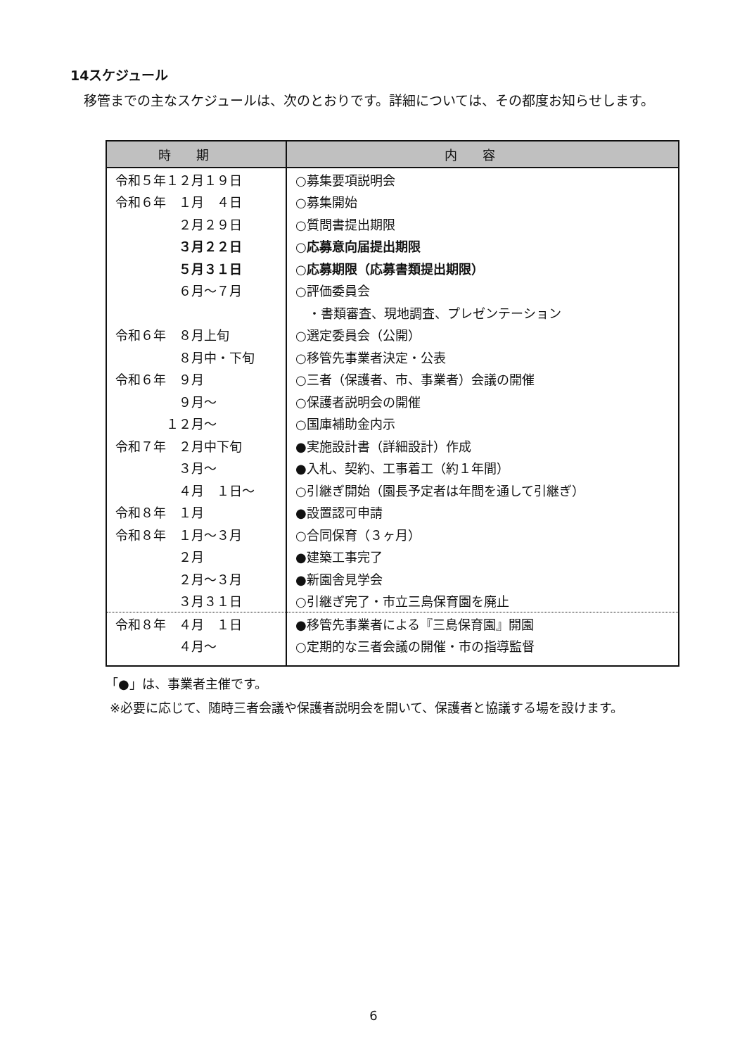14スケジュール
移管までの主なスケジュールは、次のとおりです。詳細については、その都度お知らせします。
| 時期 | 内容 |
| --- | --- |
| 令和５年１２月１９日 | ○募集要項説明会 |
| 令和６年 １月 ４日 | ○募集開始 |
| ２月２９日 | ○質問書提出期限 |
| ３月２２日 | ○応募意向届提出期限 |
| ５月３１日 | ○応募期限（応募書類提出期限） |
| ６月～７月 | ○評価委員会 |
| | ・書類審査、現地調査、プレゼンテーション |
| 令和６年 ８月上旬 | ○選定委員会（公開） |
| ８月中・下旬 | ○移管先事業者決定・公表 |
| 令和６年 ９月 | ○三者（保護者、市、事業者）会議の開催 |
| ９月～ | ○保護者説明会の開催 |
| １２月～ | ○国庫補助金内示 |
| 令和７年 ２月中下旬 | ●実施設計書（詳細設計）作成 |
| ３月～ | ●入札、契約、工事着工（約１年間） |
| ４月 １日～ | ○引継ぎ開始（園長予定者は年間を通して引継ぎ） |
| 令和８年 １月 | ●設置認可申請 |
| 令和８年 １月～３月 | ○合同保育（３ヶ月） |
| ２月 | ●建築工事完了 |
| ２月～３月 | ●新園舎見学会 |
| ３月３１日 | ○引継ぎ完了・市立三島保育園を廃止 |
| 令和８年 ４月 １日 | ●移管先事業者による『三島保育園』開園 |
| ４月～ | ○定期的な三者会議の開催・市の指導監督 |
「●」は、事業者主催です。
※必要に応じて、随時三者会議や保護者説明会を開いて、保護者と協議する場を設けます。
6